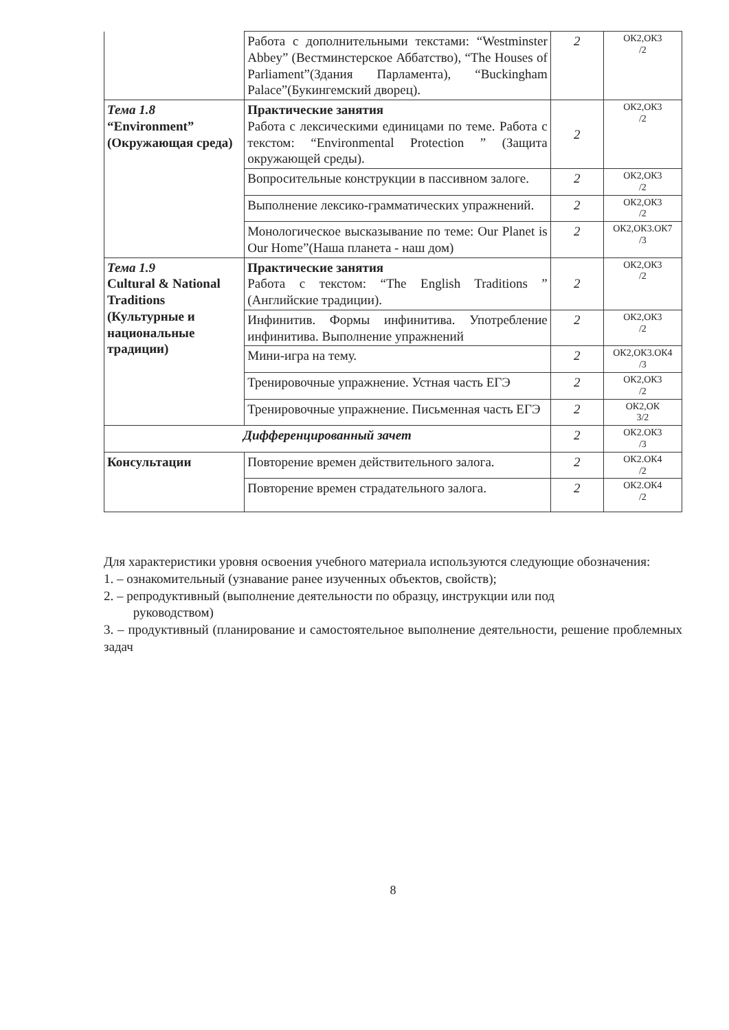| | Работа с дополнительными текстами: “Westminster Abbey” (Вестминстерское Аббатство), “The Houses of Parliament”(Здания Парламента), “Buckingham Palace”(Букингемский дворец). | 2 | ОК2,ОК3 /2 |
| Тема 1.8 “Environment” (Окружающая среда) | Практические занятия Работа с лексическими единицами по теме. Работа с текстом: “Environmental Protection ” (Защита окружающей среды). | 2 | ОК2,ОК3 /2 |
| | Вопросительные конструкции в пассивном залоге. | 2 | ОК2,ОК3 /2 |
| | Выполнение лексико-грамматических упражнений. | 2 | ОК2,ОК3 /2 |
| | Монологическое высказывание по теме: Our Planet is Our Home”(Наша планета - наш дом) | 2 | ОК2,ОК3.ОК7 /3 |
| Тема 1.9 Cultural & National Traditions (Культурные и национальные традиции) | Практические занятия Работа с текстом: “The English Traditions ” (Английские традиции). | 2 | ОК2,ОК3 /2 |
| | Инфинитив. Формы инфинитива. Употребление инфинитива. Выполнение упражнений | 2 | ОК2,ОК3 /2 |
| | Мини-игра на тему. | 2 | ОК2,ОК3.ОК4 /3 |
| | Тренировочные упражнение. Устная часть ЕГЭ | 2 | ОК2,ОК3 /2 |
| | Тренировочные упражнение. Письменная часть ЕГЭ | 2 | ОК2,ОК 3/2 |
| Дифференцированный зачет | | 2 | ОК2.ОК3 /3 |
| Консультации | Повторение времен действительного залога. | 2 | ОК2.ОК4 /2 |
| | Повторение времен страдательного залога. | 2 | ОК2.ОК4 /2 |
Для характеристики уровня освоения учебного материала используются следующие обозначения:
1. – ознакомительный (узнавание ранее изученных объектов, свойств);
2. – репродуктивный (выполнение деятельности по образцу, инструкции или под
руководством)
3. – продуктивный (планирование и самостоятельное выполнение деятельности, решение проблемных задач
8